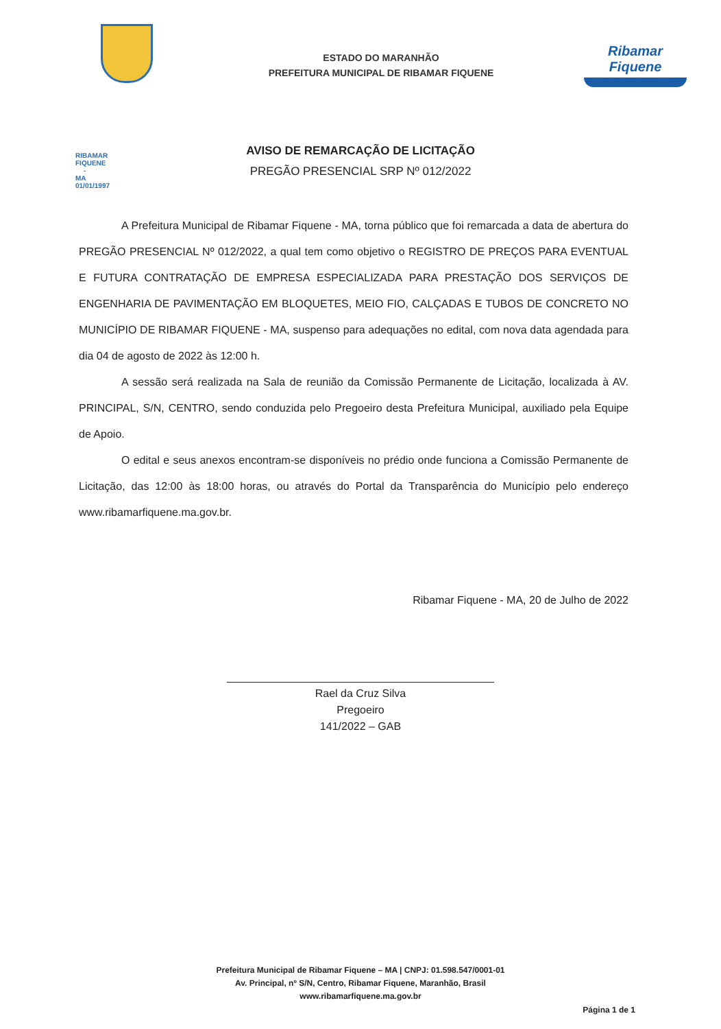RIBAMAR FIQUENE - MA
01/01/1997
ESTADO DO MARANHÃO
PREFEITURA MUNICIPAL DE RIBAMAR FIQUENE
Ribamar Fiquene
AVISO DE REMARCAÇÃO DE LICITAÇÃO
PREGÃO PRESENCIAL SRP Nº 012/2022
A Prefeitura Municipal de Ribamar Fiquene - MA, torna público que foi remarcada a data de abertura do PREGÃO PRESENCIAL Nº 012/2022, a qual tem como objetivo o REGISTRO DE PREÇOS PARA EVENTUAL E FUTURA CONTRATAÇÃO DE EMPRESA ESPECIALIZADA PARA PRESTAÇÃO DOS SERVIÇOS DE ENGENHARIA DE PAVIMENTAÇÃO EM BLOQUETES, MEIO FIO, CALÇADAS E TUBOS DE CONCRETO NO MUNICÍPIO DE RIBAMAR FIQUENE - MA, suspenso para adequações no edital, com nova data agendada para dia 04 de agosto de 2022 às 12:00 h.
A sessão será realizada na Sala de reunião da Comissão Permanente de Licitação, localizada à AV. PRINCIPAL, S/N, CENTRO, sendo conduzida pelo Pregoeiro desta Prefeitura Municipal, auxiliado pela Equipe de Apoio.
O edital e seus anexos encontram-se disponíveis no prédio onde funciona a Comissão Permanente de Licitação, das 12:00 às 18:00 horas, ou através do Portal da Transparência do Município pelo endereço www.ribamarfiquene.ma.gov.br.
Ribamar Fiquene - MA, 20 de Julho de 2022
Rael da Cruz Silva
Pregoeiro
141/2022 – GAB
Prefeitura Municipal de Ribamar Fiquene – MA | CNPJ: 01.598.547/0001-01
Av. Principal, nº S/N, Centro, Ribamar Fiquene, Maranhão, Brasil
www.ribamarfiquene.ma.gov.br
Página 1 de 1